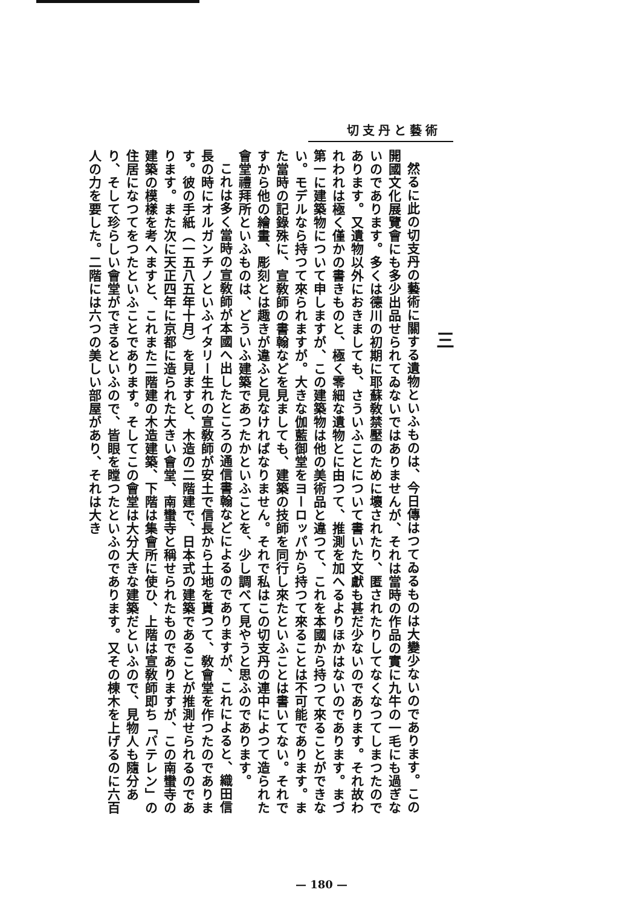切支丹と藝術
三
然るに此の切支丹の藝術に關する遺物といふものは、今日傳はつてゐるものは大變少ないのであります。この開國文化展覽會にも多少出品せられてゐないではありませんが、それは當時の作品の實に九牛の一毛にも過ぎないのであります。多くは德川の初期に耶蘇敎禁壓のために壞されたり、匿されたりしてなくなつてしまつたのであります。又遺物以外におきましても、さういふことについて書いた文獻も甚だ少ないのであります。それ故われわれは極く僅かの書きものと、極く零細な遺物とに由つて、推測を加へるよりほかはないのであります。まづ第一に建築物について申しますが、この建築物は他の美術品と違つて、これを本國から持つて來ることができない。モデルなら持つて來られますが。大きな伽藍御堂をヨーロッパから持つて來ることは不可能であります。また當時の記錄殊に、宣敎師の書翰などを見ましても、建築の技師を同行し來たといふことは書いてない。それですから他の繪畫、彫刻とは趣きが違ふと見なければなりません。それで私はこの切支丹の連中によつて造られた會堂禮拜所といふものは、どういふ建築であつたかといふことを、少し調べて見やうと思ふのであります。
これは多く當時の宣敎師が本國へ出したところの通信書翰などによるのでありますが、これによると、織田信長の時にオルガンチノといふイタリー生れの宣敎師が安土で信長から土地を貰つて、敎會堂を作つたのであります。彼の手紙（一五八五年十月）を見ますと、木造の二階建で、日本式の建築であることが推測せられるのであります。また次に天正四年に京都に造られた大きい會堂、南蠻寺と稱せられたものでありますが、この南蠻寺の建築の模樣を考へますと、これまた二階建の木造建築、下階は集會所に使ひ、上階は宣敎師即ち「バテレン」の住居になつてをつたといふことであります。そしてこの會堂は大分大きな建築だといふので、見物人も隨分あり、そして珍らしい會堂ができるといふので、皆眼を瞠つたといふのであります。又その棟木を上げるのに六百人の力を要した。二階には六つの美しい部屋があり、それは大き
— 180 —